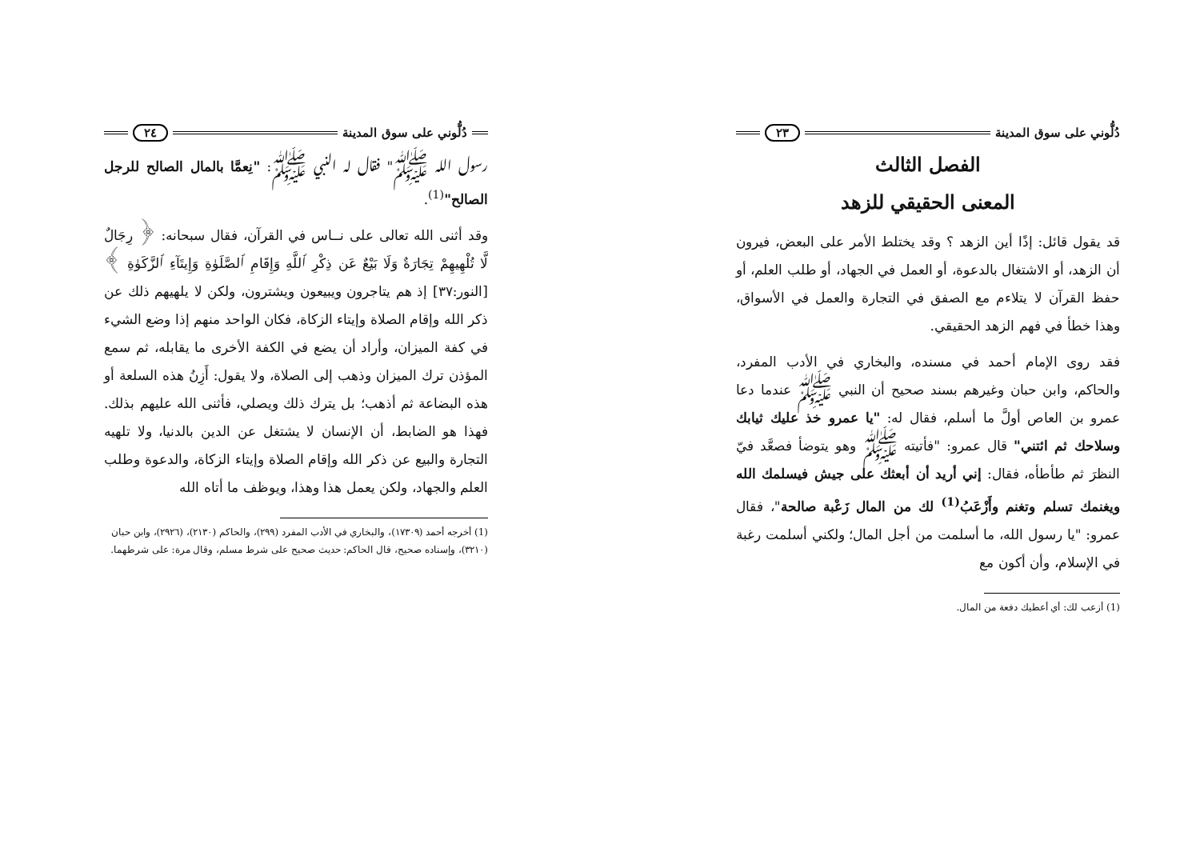دُلُّوني على سوق المدينة ٢٣
الفصل الثالث
المعنى الحقيقي للزهد
قد يقول قائل: إذًا أين الزهد ؟ وقد يختلط الأمر على البعض، فيرون أن الزهد، أو الاشتغال بالدعوة، أو العمل في الجهاد، أو طلب العلم، أو حفظ القرآن لا يتلاءم مع الصفق في التجارة والعمل في الأسواق، وهذا خطأ في فهم الزهد الحقيقي.
فقد روى الإمام أحمد في مسنده، والبخاري في الأدب المفرد، والحاكم، وابن حبان وغيرهم بسند صحيح أن النبي ﷺ عندما دعا عمرو بن العاص أولَّ ما أسلم، فقال له: "يا عمرو خذ عليك ثيابك وسلاحك ثم ائتني" قال عمرو: "فأتيته ﷺ وهو يتوضأ فصعَّد فيّ النظرَ ثم طأطأه، فقال: إني أريد أن أبعثك على جيش فيسلمك الله ويغنمك تسلم وتغنم وأَزْعَبُ<sup>(1)</sup> لك من المال زَعْبة صالحة"، فقال عمرو: "يا رسول الله، ما أسلمت من أجل المال؛ ولكني أسلمت رغبة في الإسلام، وأن أكون مع
(1) أزعب لك: أي أعطيك دفعة من المال.
دُلُّوني على سوق المدينة ٢٤
رسول الله ﷺ" فقال له النبي ﷺ: "نِعمَّا بالمال الصالح للرجل الصالح"<sup>(1)</sup>.
وقد أثنى الله تعالى على نــاس في القرآن، فقال سبحانه: ﴿ رِجَالٌ لَّا تُلْهِيهِمْ تِجَارَةٌ وَلَا بَيْعٌ عَن ذِكْرِ ٱللَّهِ وَإِقَامِ ٱلصَّلَوٰةِ وَإِيتَآءِ ٱلزَّكَوٰةِ ﴾ [النور:٣٧] إذ هم يتاجرون ويبيعون ويشترون، ولكن لا يلهيهم ذلك عن ذكر الله وإقام الصلاة وإيتاء الزكاة، فكان الواحد منهم إذا وضع الشيء في كفة الميزان، وأراد أن يضع في الكفة الأخرى ما يقابله، ثم سمع المؤذن ترك الميزان وذهب إلى الصلاة، ولا يقول: أَزِنُ هذه السلعة أو هذه البضاعة ثم أذهب؛ بل يترك ذلك ويصلي، فأثنى الله عليهم بذلك. فهذا هو الضابط، أن الإنسان لا يشتغل عن الدين بالدنيا، ولا تلهيه التجارة والبيع عن ذكر الله وإقام الصلاة وإيتاء الزكاة، والدعوة وطلب العلم والجهاد، ولكن يعمل هذا وهذا، ويوظف ما أتاه الله
(1) أخرجه أحمد (١٧٣٠٩)، والبخاري في الأدب المفرد (٢٩٩)، والحاكم (٢١٣٠)، (٢٩٢٦)، وابن حبان (٣٢١٠)، وإسناده صحيح، قال الحاكم: حديث صحيح على شرط مسلم، وقال مرة: على شرطهما.